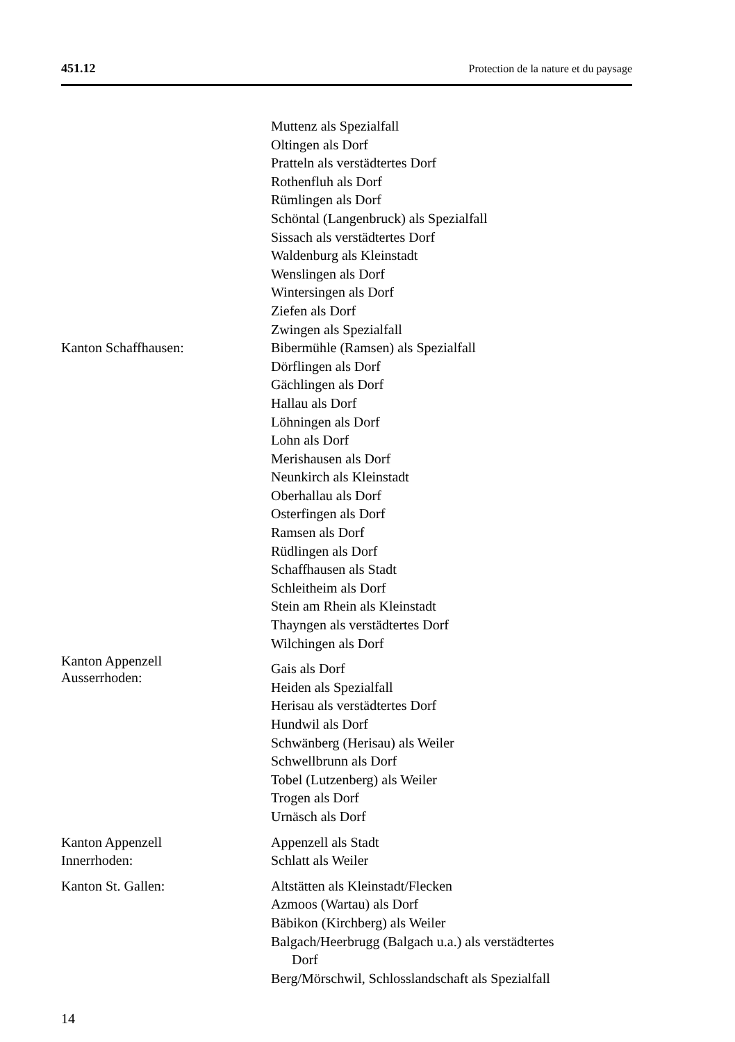451.12 Protection de la nature et du paysage
Muttenz als Spezialfall
Oltingen als Dorf
Pratteln als verstädtertes Dorf
Rothenfluh als Dorf
Rümlingen als Dorf
Schöntal (Langenbruck) als Spezialfall
Sissach als verstädtertes Dorf
Waldenburg als Kleinstadt
Wenslingen als Dorf
Wintersingen als Dorf
Ziefen als Dorf
Zwingen als Spezialfall
Kanton Schaffhausen: Bibermühle (Ramsen) als Spezialfall
Dörflingen als Dorf
Gächlingen als Dorf
Hallau als Dorf
Löhningen als Dorf
Lohn als Dorf
Merishausen als Dorf
Neunkirch als Kleinstadt
Oberhallau als Dorf
Osterfingen als Dorf
Ramsen als Dorf
Rüdlingen als Dorf
Schaffhausen als Stadt
Schleitheim als Dorf
Stein am Rhein als Kleinstadt
Thayngen als verstädtertes Dorf
Wilchingen als Dorf
Kanton Appenzell
Ausserrhoden:
Gais als Dorf
Heiden als Spezialfall
Herisau als verstädtertes Dorf
Hundwil als Dorf
Schwänberg (Herisau) als Weiler
Schwellbrunn als Dorf
Tobel (Lutzenberg) als Weiler
Trogen als Dorf
Urnäsch als Dorf
Kanton Appenzell
Innerrhoden:
Appenzell als Stadt
Schlatt als Weiler
Kanton St. Gallen: Altstätten als Kleinstadt/Flecken
Azmoos (Wartau) als Dorf
Bäbikon (Kirchberg) als Weiler
Balgach/Heerbrugg (Balgach u.a.) als verstädtertes
Dorf
Berg/Mörschwil, Schlosslandschaft als Spezialfall
14